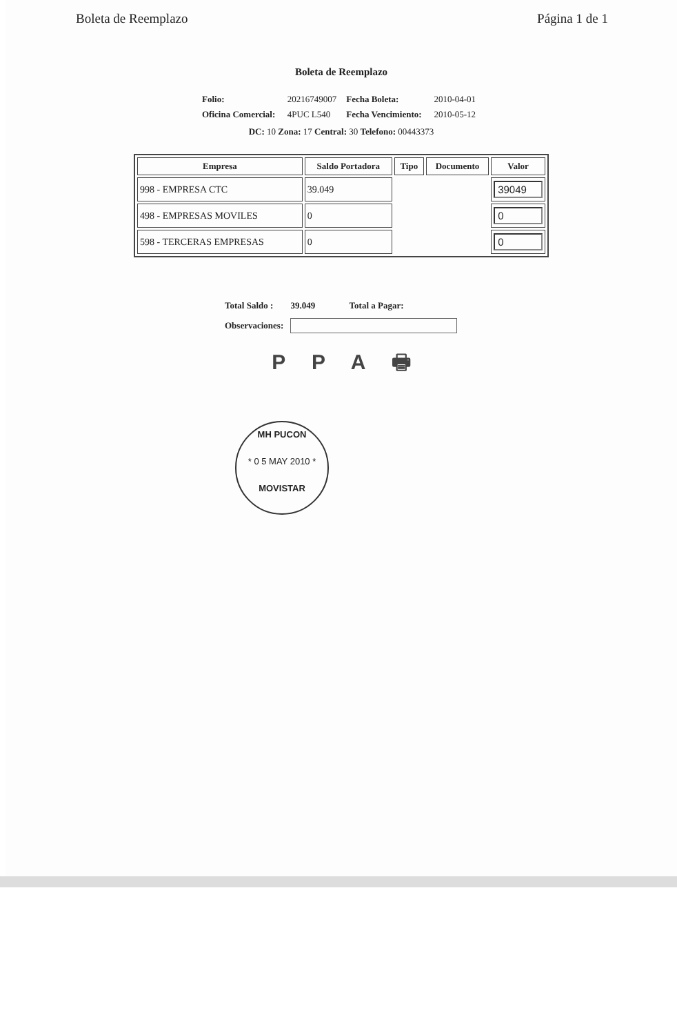Boleta de Reemplazo Página 1 de 1
Boleta de Reemplazo
| Folio: | 20216749007 | Fecha Boleta: | 2010-04-01 |
| Oficina Comercial: | 4PUC L540 | Fecha Vencimiento: | 2010-05-12 |
DC: 10 Zona: 17 Central: 30 Telefono: 00443373
| Empresa | Saldo Portadora | Tipo | Documento | Valor |
| --- | --- | --- | --- | --- |
| 998 - EMPRESA CTC | 39.049 | | | 39049 |
| 498 - EMPRESAS MOVILES | 0 | | | 0 |
| 598 - TERCERAS EMPRESAS | 0 | | | 0 |
| Total Saldo : | 39.049 | Total a Pagar: |
| Observaciones: | | |
P P A 🖶
MH PUCON
* 0 5 MAY 2010 *
MOVISTAR